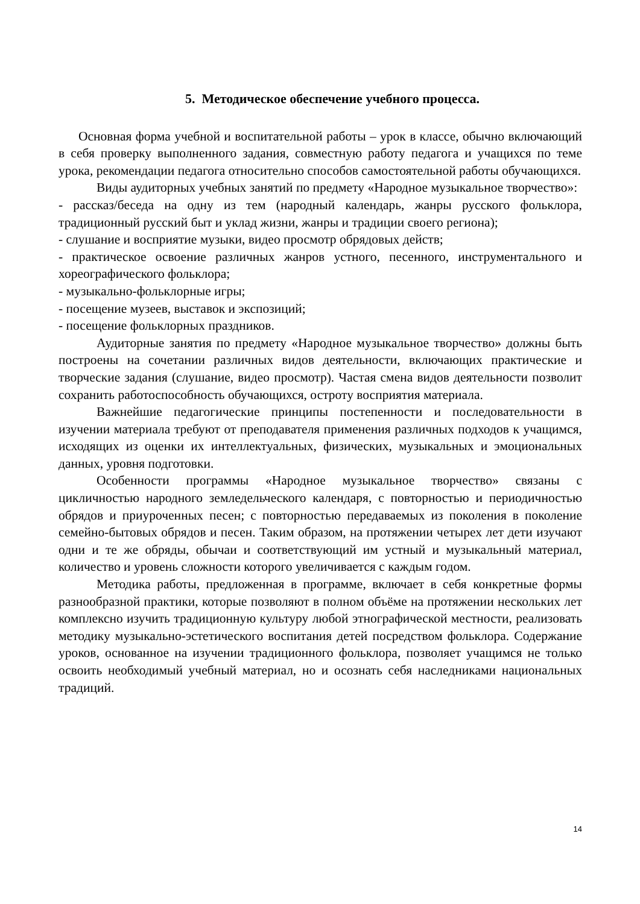5. Методическое обеспечение учебного процесса.
Основная форма учебной и воспитательной работы – урок в классе, обычно включающий в себя проверку выполненного задания, совместную работу педагога и учащихся по теме урока, рекомендации педагога относительно способов самостоятельной работы обучающихся.
Виды аудиторных учебных занятий по предмету «Народное музыкальное творчество»:
- рассказ/беседа на одну из тем (народный календарь, жанры русского фольклора, традиционный русский быт и уклад жизни, жанры и традиции своего региона);
- слушание и восприятие музыки, видео просмотр обрядовых действ;
- практическое освоение различных жанров устного, песенного, инструментального и хореографического фольклора;
- музыкально-фольклорные игры;
- посещение музеев, выставок и экспозиций;
- посещение фольклорных праздников.
Аудиторные занятия по предмету «Народное музыкальное творчество» должны быть построены на сочетании различных видов деятельности, включающих практические и творческие задания (слушание, видео просмотр). Частая смена видов деятельности позволит сохранить работоспособность обучающихся, остроту восприятия материала.
Важнейшие педагогические принципы постепенности и последовательности в изучении материала требуют от преподавателя применения различных подходов к учащимся, исходящих из оценки их интеллектуальных, физических, музыкальных и эмоциональных данных, уровня подготовки.
Особенности программы «Народное музыкальное творчество» связаны с цикличностью народного земледельческого календаря, с повторностью и периодичностью обрядов и приуроченных песен; с повторностью передаваемых из поколения в поколение семейно-бытовых обрядов и песен. Таким образом, на протяжении четырех лет дети изучают одни и те же обряды, обычаи и соответствующий им устный и музыкальный материал, количество и уровень сложности которого увеличивается с каждым годом.
Методика работы, предложенная в программе, включает в себя конкретные формы разнообразной практики, которые позволяют в полном объёме на протяжении нескольких лет комплексно изучить традиционную культуру любой этнографической местности, реализовать методику музыкально-эстетического воспитания детей посредством фольклора. Содержание уроков, основанное на изучении традиционного фольклора, позволяет учащимся не только освоить необходимый учебный материал, но и осознать себя наследниками национальных традиций.
14